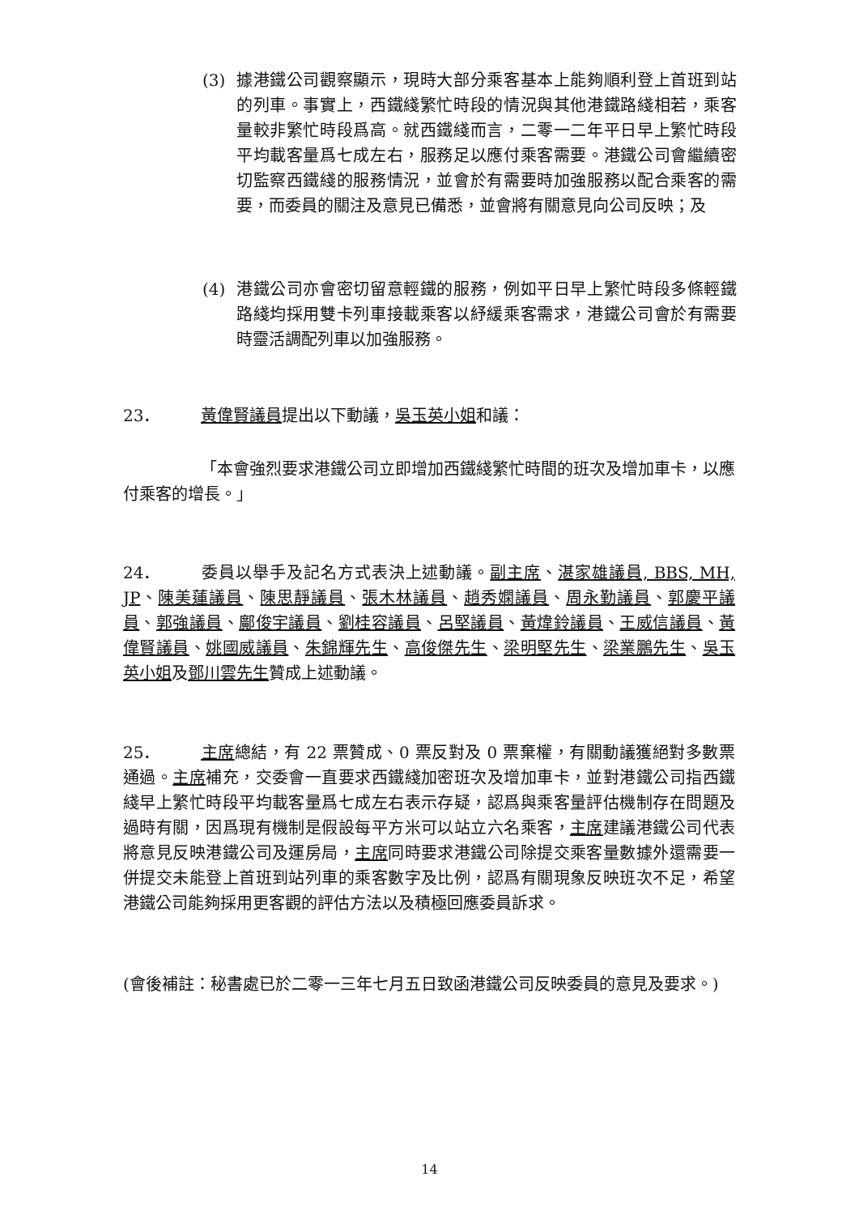(3) 據港鐵公司觀察顯示，現時大部分乘客基本上能夠順利登上首班到站的列車。事實上，西鐵綫繁忙時段的情況與其他港鐵路綫相若，乘客量較非繁忙時段爲高。就西鐵綫而言，二零一二年平日早上繁忙時段平均載客量爲七成左右，服務足以應付乘客需要。港鐵公司會繼續密切監察西鐵綫的服務情況，並會於有需要時加強服務以配合乘客的需要，而委員的關注及意見已備悉，並會將有關意見向公司反映；及
(4) 港鐵公司亦會密切留意輕鐵的服務，例如平日早上繁忙時段多條輕鐵路綫均採用雙卡列車接載乘客以紓緩乘客需求，港鐵公司會於有需要時靈活調配列車以加強服務。
23． 黃偉賢議員提出以下動議，吳玉英小姐和議：
「本會強烈要求港鐵公司立即增加西鐵綫繁忙時間的班次及增加車卡，以應付乘客的增長。」
24． 委員以舉手及記名方式表決上述動議。副主席、湛家雄議員, BBS, MH, JP、陳美蓮議員、陳思靜議員、張木林議員、趙秀嫻議員、周永勤議員、郭慶平議員、郭強議員、鄺俊宇議員、劉桂容議員、呂堅議員、黃煒鈴議員、王威信議員、黃偉賢議員、姚國威議員、朱錦輝先生、高俊傑先生、梁明堅先生、梁業鵬先生、吳玉英小姐及鄧川雲先生贊成上述動議。
25． 主席總結，有 22 票贊成、0 票反對及 0 票棄權，有關動議獲絕對多數票通過。主席補充，交委會一直要求西鐵綫加密班次及增加車卡，並對港鐵公司指西鐵綫早上繁忙時段平均載客量爲七成左右表示存疑，認爲與乘客量評估機制存在問題及過時有關，因爲現有機制是假設每平方米可以站立六名乘客，主席建議港鐵公司代表將意見反映港鐵公司及運房局，主席同時要求港鐵公司除提交乘客量數據外還需要一併提交未能登上首班到站列車的乘客數字及比例，認爲有關現象反映班次不足，希望港鐵公司能夠採用更客觀的評估方法以及積極回應委員訴求。
(會後補註：秘書處已於二零一三年七月五日致函港鐵公司反映委員的意見及要求。)
14